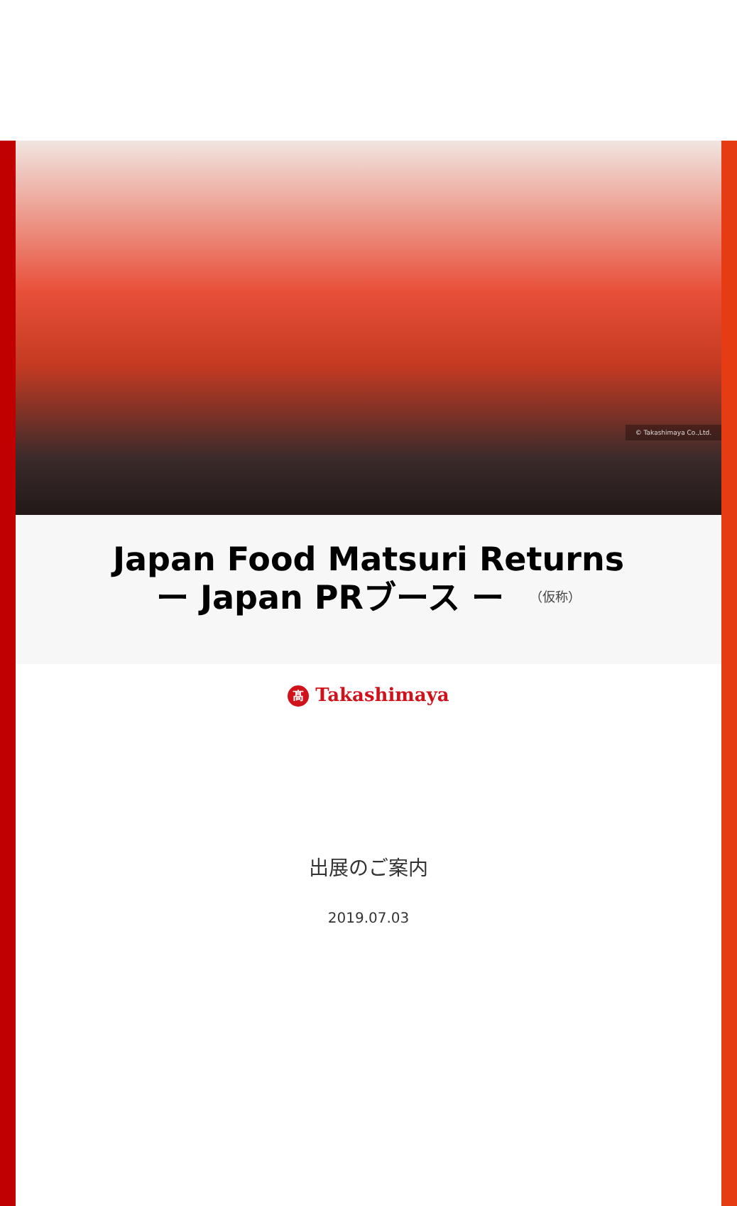© Takashimaya Co.,Ltd.
Japan Food Matsuri Returns
ー Japan PRブース ー （仮称）
髙 Takashimaya
出展のご案内
2019.07.03